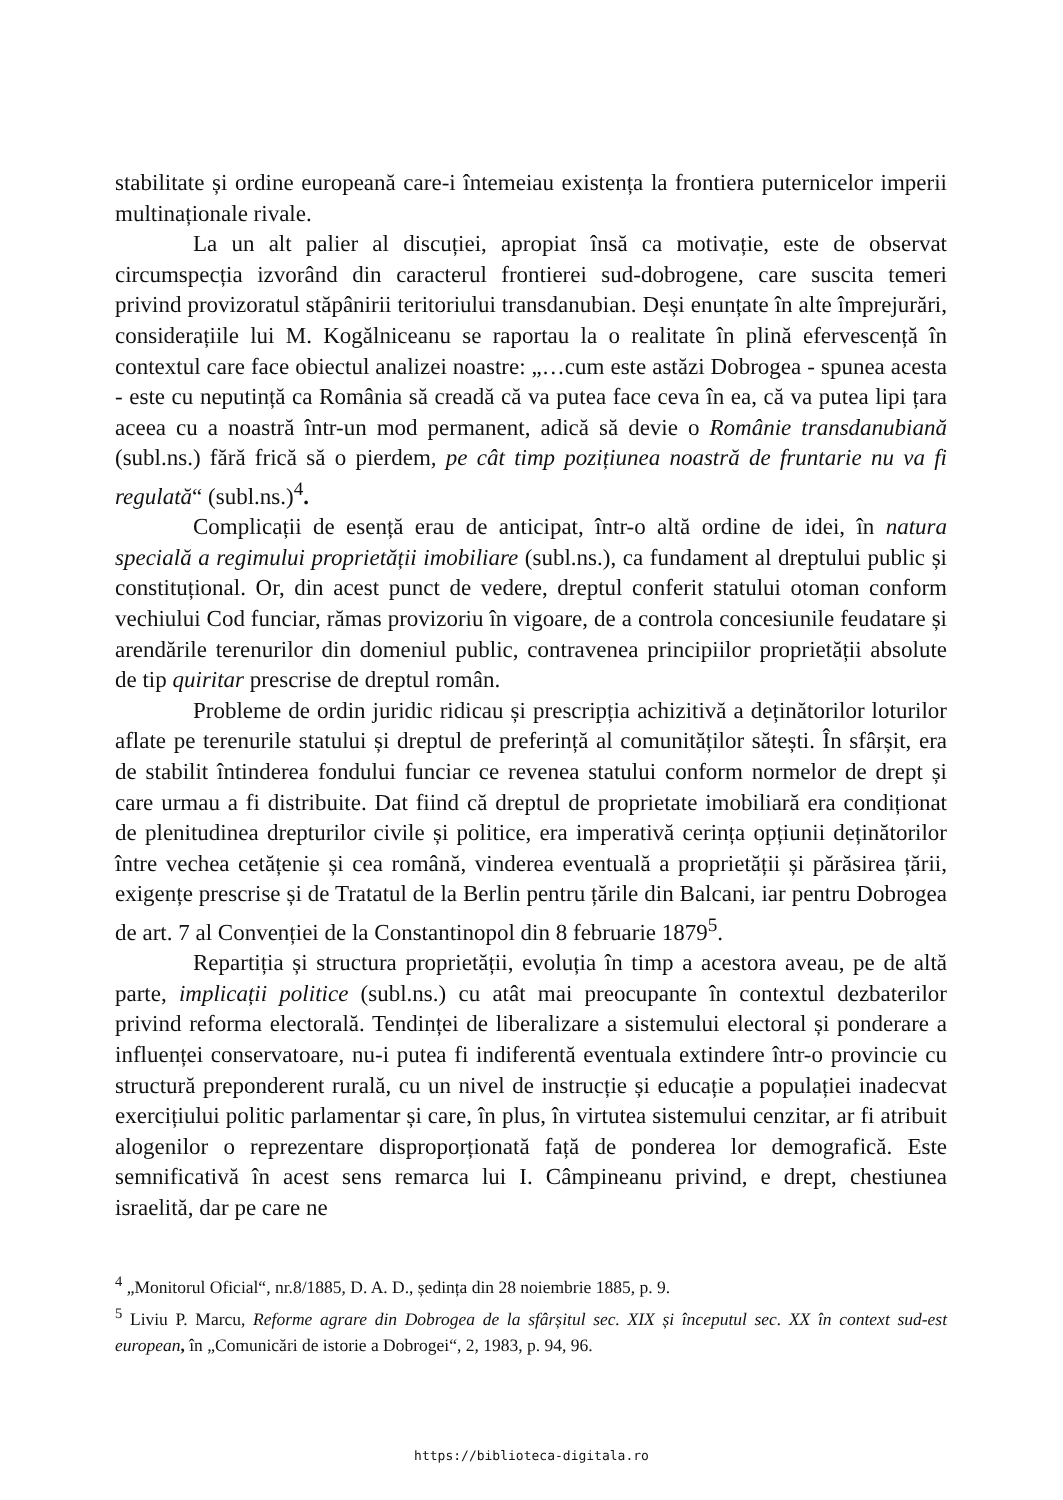stabilitate și ordine europeană care-i întemeiau existența la frontiera puternicelor imperii multinaționale rivale.
La un alt palier al discuției, apropiat însă ca motivație, este de observat circumspecția izvorând din caracterul frontierei sud-dobrogene, care suscita temeri privind provizoratul stăpânirii teritoriului transdanubian. Deși enunțate în alte împrejurări, considerațiile lui M. Kogălniceanu se raportau la o realitate în plină efervescență în contextul care face obiectul analizei noastre: „…cum este astăzi Dobrogea - spunea acesta - este cu neputință ca România să creadă că va putea face ceva în ea, că va putea lipi țara aceea cu a noastră într-un mod permanent, adică să devie o Românie transdanubiană (subl.ns.) fără frică să o pierdem, pe cât timp pozițiunea noastră de fruntarie nu va fi regulată“ (subl.ns.)<sup>4</sup>.
Complicații de esență erau de anticipat, într-o altă ordine de idei, în natura specială a regimului proprietății imobiliare (subl.ns.), ca fundament al dreptului public și constituțional. Or, din acest punct de vedere, dreptul conferit statului otoman conform vechiului Cod funciar, rămas provizoriu în vigoare, de a controla concesiunile feudatare și arendările terenurilor din domeniul public, contravenea principiilor proprietății absolute de tip quiritar prescrise de dreptul român.
Probleme de ordin juridic ridicau și prescripția achizitivă a deținătorilor loturilor aflate pe terenurile statului și dreptul de preferință al comunităților sătești. În sfârșit, era de stabilit întinderea fondului funciar ce revenea statului conform normelor de drept și care urmau a fi distribuite. Dat fiind că dreptul de proprietate imobiliară era condiționat de plenitudinea drepturilor civile și politice, era imperativă cerința opțiunii deținătorilor între vechea cetățenie și cea română, vinderea eventuală a proprietății și părăsirea țării, exigențe prescrise și de Tratatul de la Berlin pentru țările din Balcani, iar pentru Dobrogea de art. 7 al Convenției de la Constantinopol din 8 februarie 1879<sup>5</sup>.
Repartiția și structura proprietății, evoluția în timp a acestora aveau, pe de altă parte, implicații politice (subl.ns.) cu atât mai preocupante în contextul dezbaterilor privind reforma electorală. Tendinței de liberalizare a sistemului electoral și ponderare a influenței conservatoare, nu-i putea fi indiferentă eventuala extindere într-o provincie cu structură preponderent rurală, cu un nivel de instrucție și educație a populației inadecvat exercițiului politic parlamentar și care, în plus, în virtutea sistemului cenzitar, ar fi atribuit alogenilor o reprezentare disproporționată față de ponderea lor demografică. Este semnificativă în acest sens remarca lui I. Câmpineanu privind, e drept, chestiunea israelită, dar pe care ne
<sup>4</sup> „Monitorul Oficial“, nr.8/1885, D. A. D., ședința din 28 noiembrie 1885, p. 9.
<sup>5</sup> Liviu P. Marcu, Reforme agrare din Dobrogea de la sfârșitul sec. XIX și începutul sec. XX în context sud-est european, în „Comunicări de istorie a Dobrogei“, 2, 1983, p. 94, 96.
https://biblioteca-digitala.ro